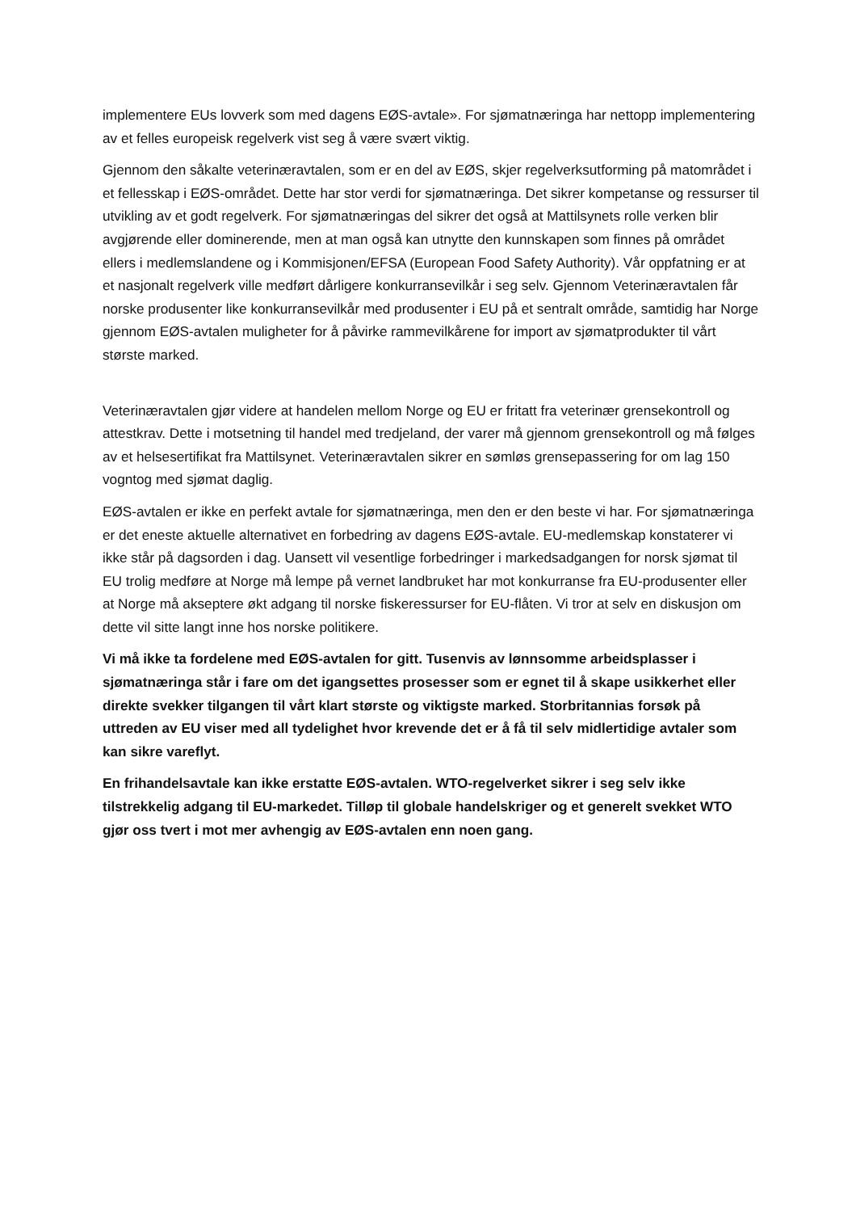implementere EUs lovverk som med dagens EØS-avtale». For sjømatnæringa har nettopp implementering av et felles europeisk regelverk vist seg å være svært viktig.
Gjennom den såkalte veterinæravtalen, som er en del av EØS, skjer regelverksutforming på matområdet i et fellesskap i EØS-området. Dette har stor verdi for sjømatnæringa. Det sikrer kompetanse og ressurser til utvikling av et godt regelverk. For sjømatnæringas del sikrer det også at Mattilsynets rolle verken blir avgjørende eller dominerende, men at man også kan utnytte den kunnskapen som finnes på området ellers i medlemslandene og i Kommisjonen/EFSA (European Food Safety Authority). Vår oppfatning er at et nasjonalt regelverk ville medført dårligere konkurransevilkår i seg selv. Gjennom Veterinæravtalen får norske produsenter like konkurransevilkår med produsenter i EU på et sentralt område, samtidig har Norge gjennom EØS-avtalen muligheter for å påvirke rammevilkårene for import av sjømatprodukter til vårt største marked.
Veterinæravtalen gjør videre at handelen mellom Norge og EU er fritatt fra veterinær grensekontroll og attestkrav. Dette i motsetning til handel med tredjeland, der varer må gjennom grensekontroll og må følges av et helsesertifikat fra Mattilsynet. Veterinæravtalen sikrer en sømløs grensepassering for om lag 150 vogntog med sjømat daglig.
EØS-avtalen er ikke en perfekt avtale for sjømatnæringa, men den er den beste vi har. For sjømatnæringa er det eneste aktuelle alternativet en forbedring av dagens EØS-avtale. EU-medlemskap konstaterer vi ikke står på dagsorden i dag. Uansett vil vesentlige forbedringer i markedsadgangen for norsk sjømat til EU trolig medføre at Norge må lempe på vernet landbruket har mot konkurranse fra EU-produsenter eller at Norge må akseptere økt adgang til norske fiskeressurser for EU-flåten. Vi tror at selv en diskusjon om dette vil sitte langt inne hos norske politikere.
Vi må ikke ta fordelene med EØS-avtalen for gitt. Tusenvis av lønnsomme arbeidsplasser i sjømatnæringa står i fare om det igangsettes prosesser som er egnet til å skape usikkerhet eller direkte svekker tilgangen til vårt klart største og viktigste marked. Storbritannias forsøk på uttreden av EU viser med all tydelighet hvor krevende det er å få til selv midlertidige avtaler som kan sikre vareflyt.
En frihandelsavtale kan ikke erstatte EØS-avtalen. WTO-regelverket sikrer i seg selv ikke tilstrekkelig adgang til EU-markedet. Tilløp til globale handelskriger og et generelt svekket WTO gjør oss tvert i mot mer avhengig av EØS-avtalen enn noen gang.